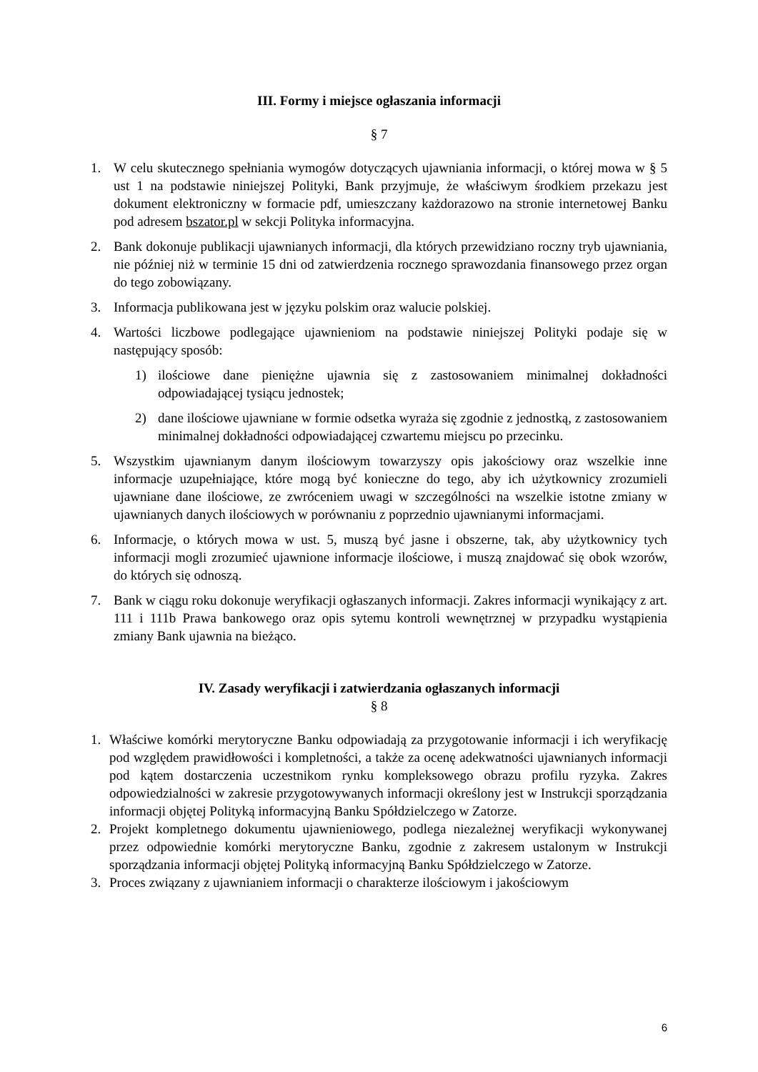III. Formy i miejsce ogłaszania informacji
§ 7
1. W celu skutecznego spełniania wymogów dotyczących ujawniania informacji, o której mowa w § 5 ust 1 na podstawie niniejszej Polityki, Bank przyjmuje, że właściwym środkiem przekazu jest dokument elektroniczny w formacie pdf, umieszczany każdorazowo na stronie internetowej Banku pod adresem bszator.pl w sekcji Polityka informacyjna.
2. Bank dokonuje publikacji ujawnianych informacji, dla których przewidziano roczny tryb ujawniania, nie później niż w terminie 15 dni od zatwierdzenia rocznego sprawozdania finansowego przez organ do tego zobowiązany.
3. Informacja publikowana jest w języku polskim oraz walucie polskiej.
4. Wartości liczbowe podlegające ujawnieniom na podstawie niniejszej Polityki podaje się w następujący sposób:
1) ilościowe dane pieniężne ujawnia się z zastosowaniem minimalnej dokładności odpowiadającej tysiącu jednostek;
2) dane ilościowe ujawniane w formie odsetka wyraża się zgodnie z jednostką, z zastosowaniem minimalnej dokładności odpowiadającej czwartemu miejscu po przecinku.
5. Wszystkim ujawnianym danym ilościowym towarzyszy opis jakościowy oraz wszelkie inne informacje uzupełniające, które mogą być konieczne do tego, aby ich użytkownicy zrozumieli ujawniane dane ilościowe, ze zwróceniem uwagi w szczególności na wszelkie istotne zmiany w ujawnianych danych ilościowych w porównaniu z poprzednio ujawnianymi informacjami.
6. Informacje, o których mowa w ust. 5, muszą być jasne i obszerne, tak, aby użytkownicy tych informacji mogli zrozumieć ujawnione informacje ilościowe, i muszą znajdować się obok wzorów, do których się odnoszą.
7. Bank w ciągu roku dokonuje weryfikacji ogłaszanych informacji. Zakres informacji wynikający z art. 111 i 111b Prawa bankowego oraz opis sytemu kontroli wewnętrznej w przypadku wystąpienia zmiany Bank ujawnia na bieżąco.
IV. Zasady weryfikacji i zatwierdzania ogłaszanych informacji
§ 8
1. Właściwe komórki merytoryczne Banku odpowiadają za przygotowanie informacji i ich weryfikację pod względem prawidłowości i kompletności, a także za ocenę adekwatności ujawnianych informacji pod kątem dostarczenia uczestnikom rynku kompleksowego obrazu profilu ryzyka. Zakres odpowiedzialności w zakresie przygotowywanych informacji określony jest w Instrukcji sporządzania informacji objętej Polityką informacyjną Banku Spółdzielczego w Zatorze.
2. Projekt kompletnego dokumentu ujawnieniowego, podlega niezależnej weryfikacji wykonywanej przez odpowiednie komórki merytoryczne Banku, zgodnie z zakresem ustalonym w Instrukcji sporządzania informacji objętej Polityką informacyjną Banku Spółdzielczego w Zatorze.
3. Proces związany z ujawnianiem informacji o charakterze ilościowym i jakościowym
6